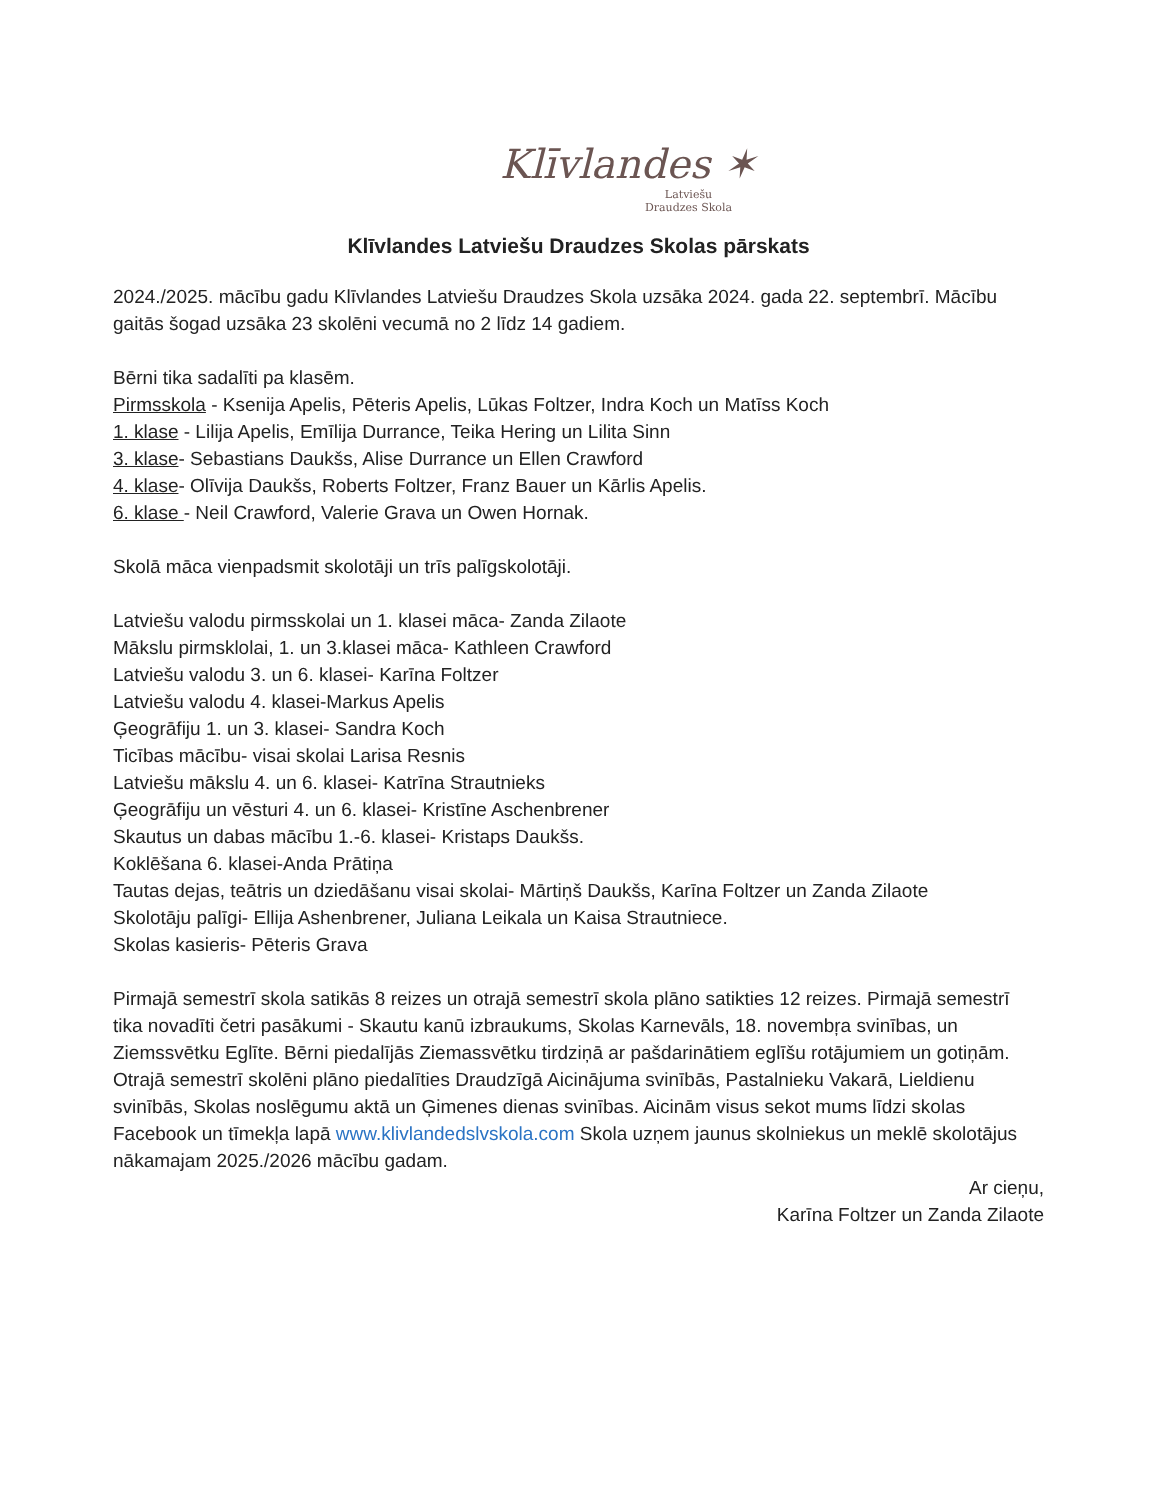Klīvlandes ✶
Latviešu
Draudzes Skola
Klīvlandes Latviešu Draudzes Skolas pārskats
2024./2025. mācību gadu Klīvlandes Latviešu Draudzes Skola uzsāka 2024. gada 22. septembrī. Mācību gaitās šogad uzsāka 23 skolēni vecumā no 2 līdz 14 gadiem.
Bērni tika sadalīti pa klasēm.
Pirmsskola - Ksenija Apelis, Pēteris Apelis, Lūkas Foltzer, Indra Koch un Matīss Koch
1. klase - Lilija Apelis, Emīlija Durrance, Teika Hering un Lilita Sinn
3. klase- Sebastians Daukšs, Alise Durrance un Ellen Crawford
4. klase- Olīvija Daukšs, Roberts Foltzer, Franz Bauer un Kārlis Apelis.
6. klase - Neil Crawford, Valerie Grava un Owen Hornak.
Skolā māca vienpadsmit skolotāji un trīs palīgskolotāji.
Latviešu valodu pirmsskolai un 1. klasei māca- Zanda Zilaote
Mākslu pirmsklolai, 1. un 3.klasei māca- Kathleen Crawford
Latviešu valodu 3. un 6. klasei- Karīna Foltzer
Latviešu valodu 4. klasei-Markus Apelis
Ģeogrāfiju 1. un 3. klasei- Sandra Koch
Ticības mācību- visai skolai Larisa Resnis
Latviešu mākslu 4. un 6. klasei- Katrīna Strautnieks
Ģeogrāfiju un vēsturi 4. un 6. klasei- Kristīne Aschenbrener
Skautus un dabas mācību 1.-6. klasei- Kristaps Daukšs.
Koklēšana 6. klasei-Anda Prātiņa
Tautas dejas, teātris un dziedāšanu visai skolai- Mārtiņš Daukšs, Karīna Foltzer un Zanda Zilaote
Skolotāju palīgi- Ellija Ashenbrener, Juliana Leikala un Kaisa Strautniece.
Skolas kasieris- Pēteris Grava
Pirmajā semestrī skola satikās 8 reizes un otrajā semestrī skola plāno satikties 12 reizes. Pirmajā semestrī tika novadīti četri pasākumi - Skautu kanū izbraukums, Skolas Karnevāls, 18. novembŗa svinības, un Ziemssvētku Eglīte. Bērni piedalījās Ziemassvētku tirdziņā ar pašdarinātiem eglīšu rotājumiem un gotiņām. Otrajā semestrī skolēni plāno piedalīties Draudzīgā Aicinājuma svinībās, Pastalnieku Vakarā, Lieldienu svinībās, Skolas noslēgumu aktā un Ģimenes dienas svinības. Aicinām visus sekot mums līdzi skolas Facebook un tīmekļa lapā www.klivlandedslvskola.com Skola uzņem jaunus skolniekus un meklē skolotājus nākamajam 2025./2026 mācību gadam.
Ar cieņu,
Karīna Foltzer un Zanda Zilaote